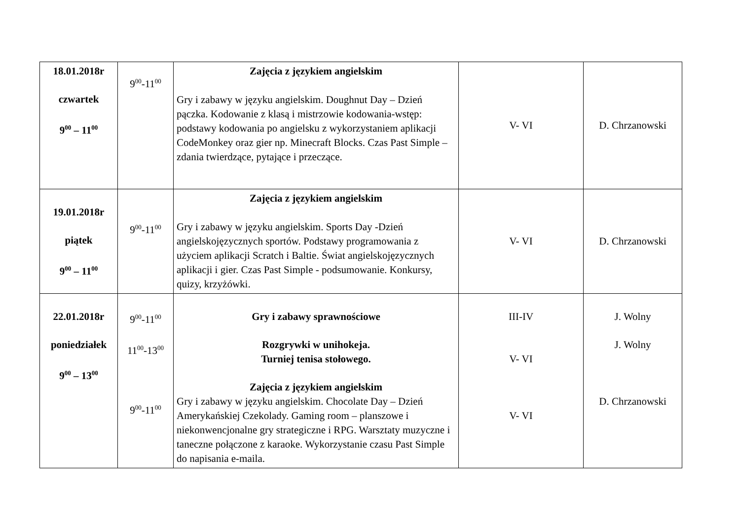| 18.01.2018r czwartek 9<sup>00</sup> – 11<sup>00</sup> | 9<sup>00</sup>-11<sup>00</sup> | Zajęcia z językiem angielskim Gry i zabawy w języku angielskim. Doughnut Day – Dzień pączka. Kodowanie z klasą i mistrzowie kodowania-wstęp: podstawy kodowania po angielsku z wykorzystaniem aplikacji CodeMonkey oraz gier np. Minecraft Blocks. Czas Past Simple – zdania twierdzące, pytające i przeczące. | V- VI | D. Chrzanowski |
| 19.01.2018r piątek 9<sup>00</sup> – 11<sup>00</sup> | 9<sup>00</sup>-11<sup>00</sup> | Zajęcia z językiem angielskim Gry i zabawy w języku angielskim. Sports Day -Dzień angielskojęzycznych sportów. Podstawy programowania z użyciem aplikacji Scratch i Baltie. Świat angielskojęzycznych aplikacji i gier. Czas Past Simple - podsumowanie. Konkursy, quizy, krzyżówki. | V- VI | D. Chrzanowski |
| 22.01.2018r poniedziałek 9<sup>00</sup> – 13<sup>00</sup> | 9<sup>00</sup>-11<sup>00</sup> 11<sup>00</sup>-13<sup>00</sup> 9<sup>00</sup>-11<sup>00</sup> | Gry i zabawy sprawnościowe Rozgrywki w unihokeja. Turniej tenisa stołowego. Zajęcia z językiem angielskim Gry i zabawy w języku angielskim. Chocolate Day – Dzień Amerykańskiej Czekolady. Gaming room – planszowe i niekonwencjonalne gry strategiczne i RPG. Warsztaty muzyczne i taneczne połączone z karaoke. Wykorzystanie czasu Past Simple do napisania e-maila. | III-IV V- VI V- VI | J. Wolny J. Wolny D. Chrzanowski |